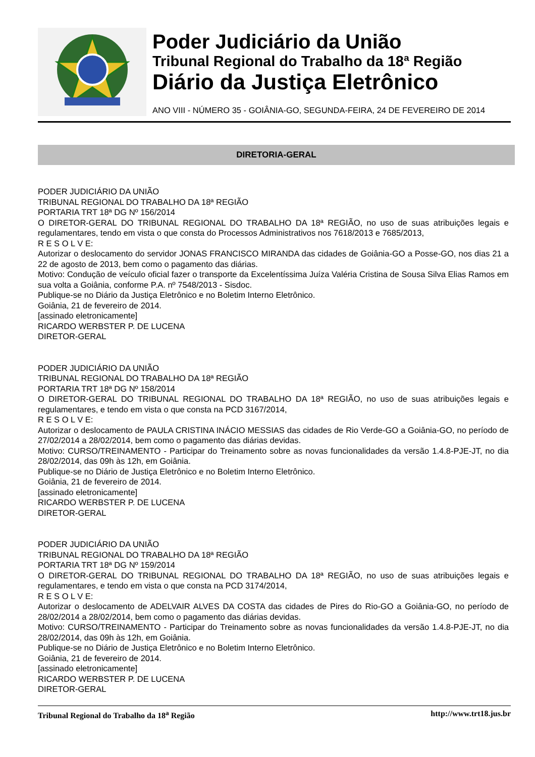Poder Judiciário da União
Tribunal Regional do Trabalho da 18ª Região
Diário da Justiça Eletrônico
ANO VIII - NÚMERO 35 - GOIÂNIA-GO, SEGUNDA-FEIRA, 24 DE FEVEREIRO DE 2014
DIRETORIA-GERAL
PODER JUDICIÁRIO DA UNIÃO
TRIBUNAL REGIONAL DO TRABALHO DA 18ª REGIÃO
PORTARIA TRT 18ª DG Nº 156/2014
O DIRETOR-GERAL DO TRIBUNAL REGIONAL DO TRABALHO DA 18ª REGIÃO, no uso de suas atribuições legais e regulamentares, tendo em vista o que consta do Processos Administrativos nos 7618/2013 e 7685/2013,
R E S O L V E:
Autorizar o deslocamento do servidor JONAS FRANCISCO MIRANDA das cidades de Goiânia-GO a Posse-GO, nos dias 21 a 22 de agosto de 2013, bem como o pagamento das diárias.
Motivo: Condução de veículo oficial fazer o transporte da Excelentíssima Juíza Valéria Cristina de Sousa Silva Elias Ramos em sua volta a Goiânia, conforme P.A. nº 7548/2013 - Sisdoc.
Publique-se no Diário da Justiça Eletrônico e no Boletim Interno Eletrônico.
Goiânia, 21 de fevereiro de 2014.
[assinado eletronicamente]
RICARDO WERBSTER P. DE LUCENA
DIRETOR-GERAL
PODER JUDICIÁRIO DA UNIÃO
TRIBUNAL REGIONAL DO TRABALHO DA 18ª REGIÃO
PORTARIA TRT 18ª DG Nº 158/2014
O DIRETOR-GERAL DO TRIBUNAL REGIONAL DO TRABALHO DA 18ª REGIÃO, no uso de suas atribuições legais e regulamentares, e tendo em vista o que consta na PCD 3167/2014,
R E S O L V E:
Autorizar o deslocamento de PAULA CRISTINA INÁCIO MESSIAS das cidades de Rio Verde-GO a Goiânia-GO, no período de 27/02/2014 a 28/02/2014, bem como o pagamento das diárias devidas.
Motivo: CURSO/TREINAMENTO - Participar do Treinamento sobre as novas funcionalidades da versão 1.4.8-PJE-JT, no dia 28/02/2014, das 09h às 12h, em Goiânia.
Publique-se no Diário de Justiça Eletrônico e no Boletim Interno Eletrônico.
Goiânia, 21 de fevereiro de 2014.
[assinado eletronicamente]
RICARDO WERBSTER P. DE LUCENA
DIRETOR-GERAL
PODER JUDICIÁRIO DA UNIÃO
TRIBUNAL REGIONAL DO TRABALHO DA 18ª REGIÃO
PORTARIA TRT 18ª DG Nº 159/2014
O DIRETOR-GERAL DO TRIBUNAL REGIONAL DO TRABALHO DA 18ª REGIÃO, no uso de suas atribuições legais e regulamentares, e tendo em vista o que consta na PCD 3174/2014,
R E S O L V E:
Autorizar o deslocamento de ADELVAIR ALVES DA COSTA das cidades de Pires do Rio-GO a Goiânia-GO, no período de 28/02/2014 a 28/02/2014, bem como o pagamento das diárias devidas.
Motivo: CURSO/TREINAMENTO - Participar do Treinamento sobre as novas funcionalidades da versão 1.4.8-PJE-JT, no dia 28/02/2014, das 09h às 12h, em Goiânia.
Publique-se no Diário de Justiça Eletrônico e no Boletim Interno Eletrônico.
Goiânia, 21 de fevereiro de 2014.
[assinado eletronicamente]
RICARDO WERBSTER P. DE LUCENA
DIRETOR-GERAL
Tribunal Regional do Trabalho da 18<sup>a</sup> Região http://www.trt18.jus.br